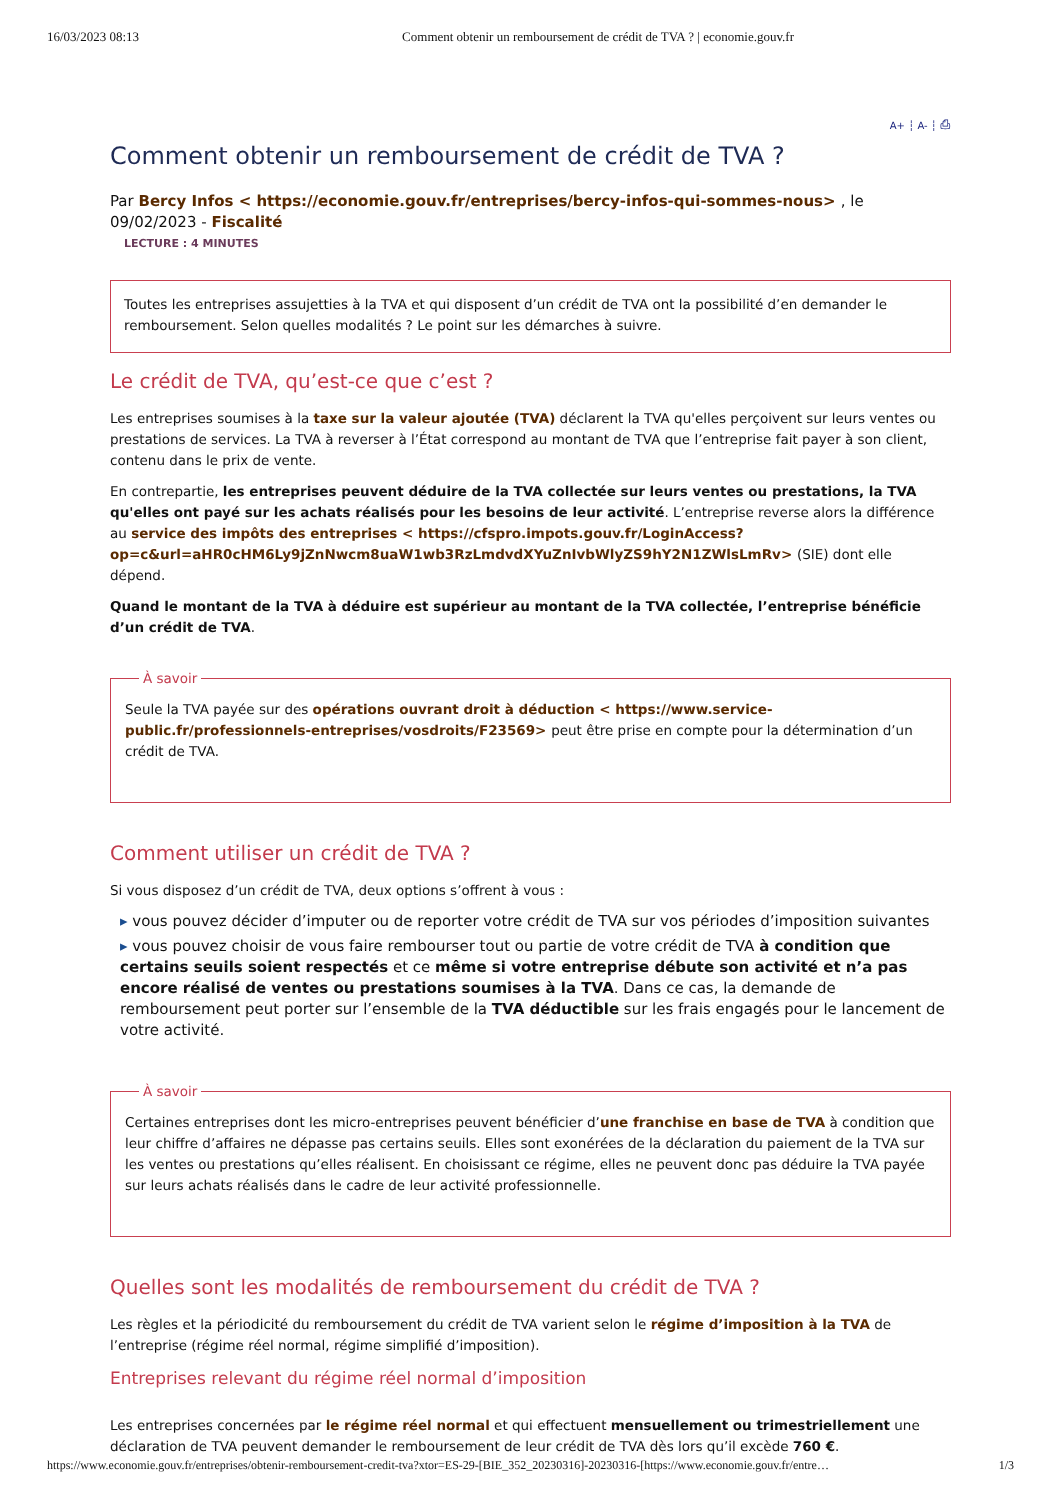16/03/2023 08:13 Comment obtenir un remboursement de crédit de TVA ? | economie.gouv.fr
A+ ┆ A- ┆ ⎙
Comment obtenir un remboursement de crédit de TVA ?
Par Bercy Infos < https://economie.gouv.fr/entreprises/bercy-infos-qui-sommes-nous> , le 09/02/2023 - Fiscalité
LECTURE : 4 MINUTES
Toutes les entreprises assujetties à la TVA et qui disposent d’un crédit de TVA ont la possibilité d’en demander le remboursement. Selon quelles modalités ? Le point sur les démarches à suivre.
Le crédit de TVA, qu’est-ce que c’est ?
Les entreprises soumises à la taxe sur la valeur ajoutée (TVA) déclarent la TVA qu'elles perçoivent sur leurs ventes ou prestations de services. La TVA à reverser à l’État correspond au montant de TVA que l’entreprise fait payer à son client, contenu dans le prix de vente.
En contrepartie, les entreprises peuvent déduire de la TVA collectée sur leurs ventes ou prestations, la TVA qu'elles ont payé sur les achats réalisés pour les besoins de leur activité. L’entreprise reverse alors la différence au service des impôts des entreprises < https://cfspro.impots.gouv.fr/LoginAccess?op=c&url=aHR0cHM6Ly9jZnNwcm8uaW1wb3RzLmdvdXYuZnIvbWlyZS9hY2N1ZWlsLmRv> (SIE) dont elle dépend.
Quand le montant de la TVA à déduire est supérieur au montant de la TVA collectée, l’entreprise bénéficie d’un crédit de TVA.
À savoir Seule la TVA payée sur des opérations ouvrant droit à déduction < https://www.service-public.fr/professionnels-entreprises/vosdroits/F23569> peut être prise en compte pour la détermination d’un crédit de TVA.
Comment utiliser un crédit de TVA ?
Si vous disposez d’un crédit de TVA, deux options s’offrent à vous :
▸ vous pouvez décider d’imputer ou de reporter votre crédit de TVA sur vos périodes d’imposition suivantes
▸ vous pouvez choisir de vous faire rembourser tout ou partie de votre crédit de TVA à condition que certains seuils soient respectés et ce même si votre entreprise débute son activité et n’a pas encore réalisé de ventes ou prestations soumises à la TVA. Dans ce cas, la demande de remboursement peut porter sur l’ensemble de la TVA déductible sur les frais engagés pour le lancement de votre activité.
À savoir Certaines entreprises dont les micro-entreprises peuvent bénéficier d’une franchise en base de TVA à condition que leur chiffre d’affaires ne dépasse pas certains seuils. Elles sont exonérées de la déclaration du paiement de la TVA sur les ventes ou prestations qu’elles réalisent. En choisissant ce régime, elles ne peuvent donc pas déduire la TVA payée sur leurs achats réalisés dans le cadre de leur activité professionnelle.
Quelles sont les modalités de remboursement du crédit de TVA ?
Les règles et la périodicité du remboursement du crédit de TVA varient selon le régime d’imposition à la TVA de l’entreprise (régime réel normal, régime simplifié d’imposition).
Entreprises relevant du régime réel normal d’imposition
Les entreprises concernées par le régime réel normal et qui effectuent mensuellement ou trimestriellement une déclaration de TVA peuvent demander le remboursement de leur crédit de TVA dès lors qu’il excède 760 €.
https://www.economie.gouv.fr/entreprises/obtenir-remboursement-credit-tva?xtor=ES-29-[BIE_352_20230316]-20230316-[https://www.economie.gouv.fr/entre… 1/3